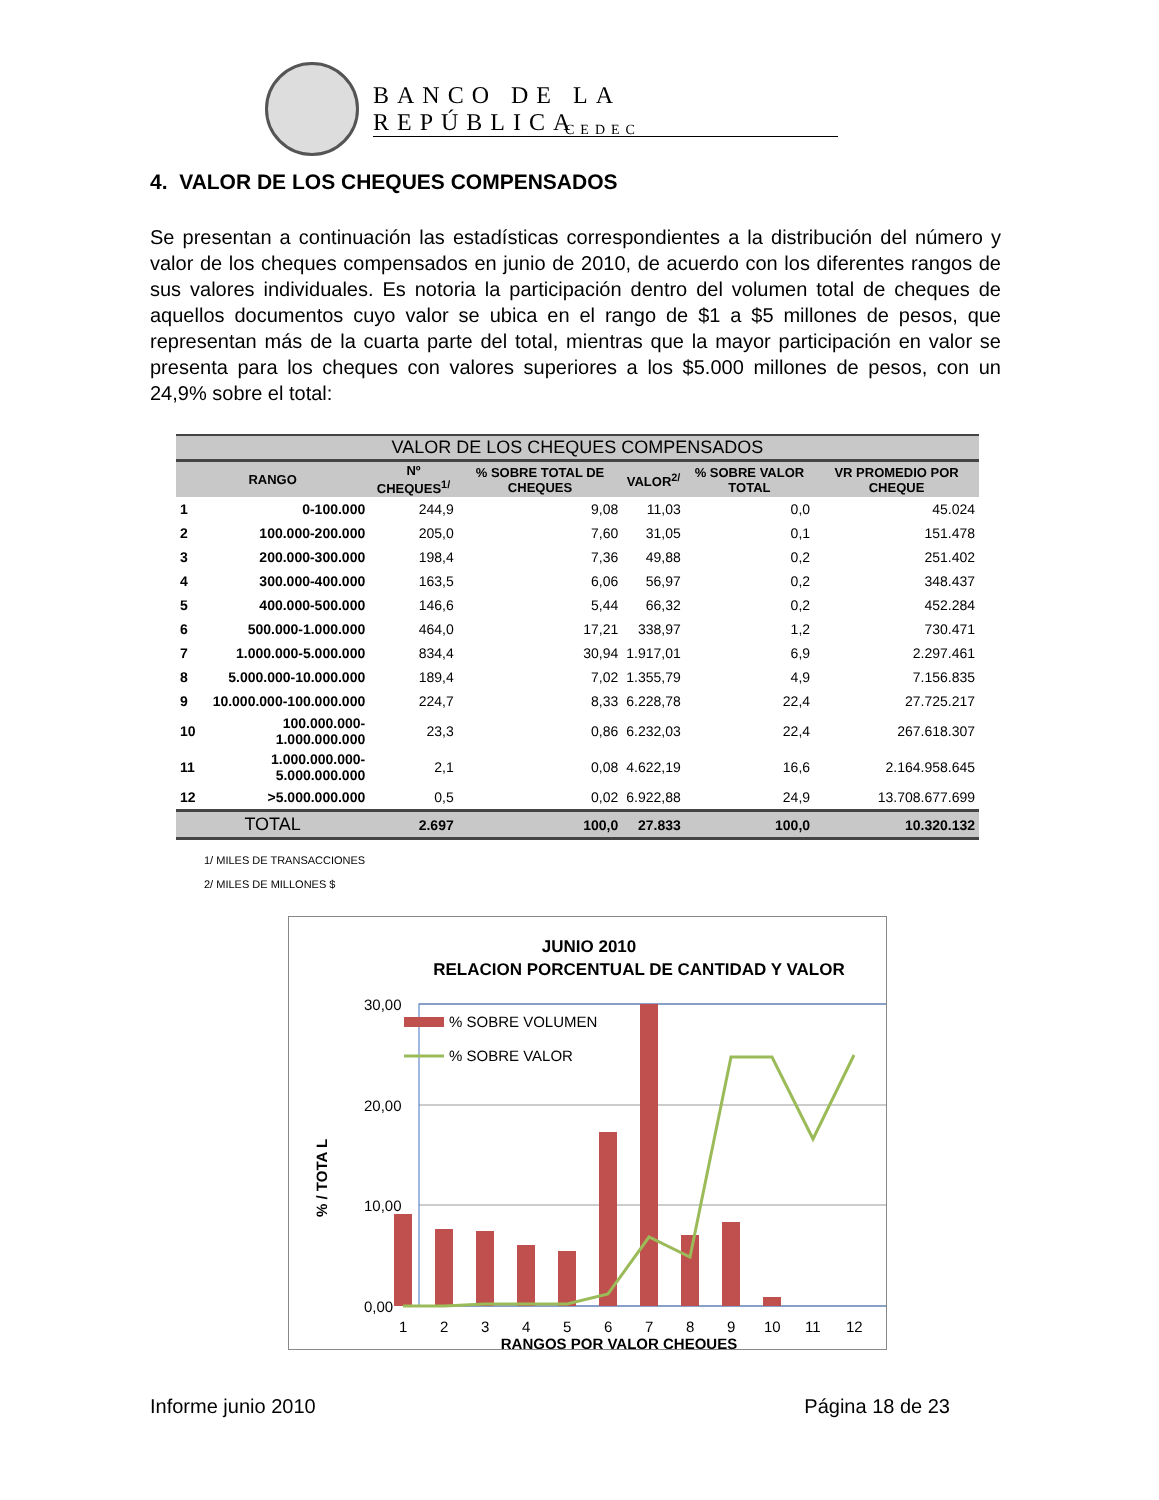BANCO DE LA REPÚBLICA
CEDEC
4. VALOR DE LOS CHEQUES COMPENSADOS
Se presentan a continuación las estadísticas correspondientes a la distribución del número y valor de los cheques compensados en junio de 2010, de acuerdo con los diferentes rangos de sus valores individuales. Es notoria la participación dentro del volumen total de cheques de aquellos documentos cuyo valor se ubica en el rango de $1 a $5 millones de pesos, que representan más de la cuarta parte del total, mientras que la mayor participación en valor se presenta para los cheques con valores superiores a los $5.000 millones de pesos, con un 24,9% sobre el total:
| VALOR DE LOS CHEQUES COMPENSADOS | | | | | | |
| --- | --- | --- | --- | --- | --- | --- |
| RANGO | | Nº CHEQUES<sup>1/</sup> | % SOBRE TOTAL DE CHEQUES | VALOR<sup>2/</sup> | % SOBRE VALOR TOTAL | VR PROMEDIO POR CHEQUE |
| 1 | 0-100.000 | 244,9 | 9,08 | 11,03 | 0,0 | 45.024 |
| 2 | 100.000-200.000 | 205,0 | 7,60 | 31,05 | 0,1 | 151.478 |
| 3 | 200.000-300.000 | 198,4 | 7,36 | 49,88 | 0,2 | 251.402 |
| 4 | 300.000-400.000 | 163,5 | 6,06 | 56,97 | 0,2 | 348.437 |
| 5 | 400.000-500.000 | 146,6 | 5,44 | 66,32 | 0,2 | 452.284 |
| 6 | 500.000-1.000.000 | 464,0 | 17,21 | 338,97 | 1,2 | 730.471 |
| 7 | 1.000.000-5.000.000 | 834,4 | 30,94 | 1.917,01 | 6,9 | 2.297.461 |
| 8 | 5.000.000-10.000.000 | 189,4 | 7,02 | 1.355,79 | 4,9 | 7.156.835 |
| 9 | 10.000.000-100.000.000 | 224,7 | 8,33 | 6.228,78 | 22,4 | 27.725.217 |
| 10 | 100.000.000-1.000.000.000 | 23,3 | 0,86 | 6.232,03 | 22,4 | 267.618.307 |
| 11 | 1.000.000.000-5.000.000.000 | 2,1 | 0,08 | 4.622,19 | 16,6 | 2.164.958.645 |
| 12 | >5.000.000.000 | 0,5 | 0,02 | 6.922,88 | 24,9 | 13.708.677.699 |
| TOTAL | | 2.697 | 100,0 | 27.833 | 100,0 | 10.320.132 |
1/ MILES DE TRANSACCIONES
2/ MILES DE MILLONES $
JUNIO 2010
RELACION PORCENTUAL DE CANTIDAD Y VALOR
30,00
20,00
10,00
0,00
% / TOTA L
% SOBRE VOLUMEN
% SOBRE VALOR
1
2
3
4
5
6
7
8
9
10
11
12
RANGOS POR VALOR CHEQUES
Informe junio 2010 Página 18 de 23